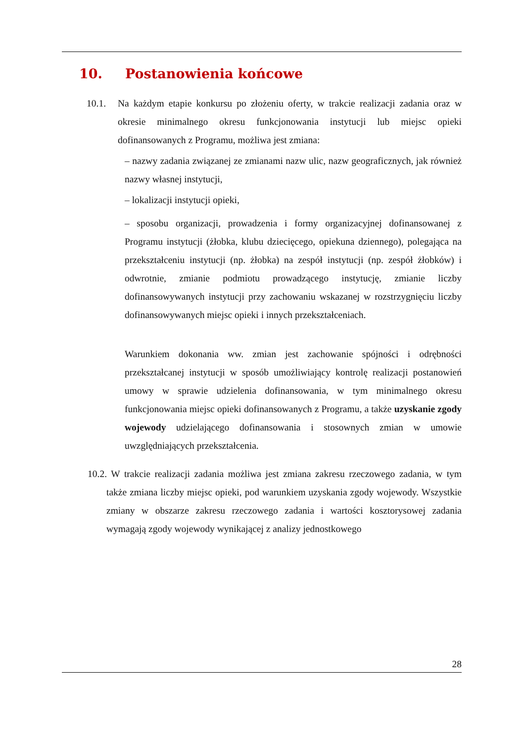10. Postanowienia końcowe
10.1. Na każdym etapie konkursu po złożeniu oferty, w trakcie realizacji zadania oraz w okresie minimalnego okresu funkcjonowania instytucji lub miejsc opieki dofinansowanych z Programu, możliwa jest zmiana:
– nazwy zadania związanej ze zmianami nazw ulic, nazw geograficznych, jak również nazwy własnej instytucji,
– lokalizacji instytucji opieki,
– sposobu organizacji, prowadzenia i formy organizacyjnej dofinansowanej z Programu instytucji (żłobka, klubu dziecięcego, opiekuna dziennego), polegająca na przekształceniu instytucji (np. żłobka) na zespół instytucji (np. zespół żłobków) i odwrotnie, zmianie podmiotu prowadzącego instytucję, zmianie liczby dofinansowywanych instytucji przy zachowaniu wskazanej w rozstrzygnięciu liczby dofinansowywanych miejsc opieki i innych przekształceniach.
Warunkiem dokonania ww. zmian jest zachowanie spójności i odrębności przekształcanej instytucji w sposób umożliwiający kontrolę realizacji postanowień umowy w sprawie udzielenia dofinansowania, w tym minimalnego okresu funkcjonowania miejsc opieki dofinansowanych z Programu, a także uzyskanie zgody wojewody udzielającego dofinansowania i stosownych zmian w umowie uwzględniających przekształcenia.
10.2. W trakcie realizacji zadania możliwa jest zmiana zakresu rzeczowego zadania, w tym także zmiana liczby miejsc opieki, pod warunkiem uzyskania zgody wojewody. Wszystkie zmiany w obszarze zakresu rzeczowego zadania i wartości kosztorysowej zadania wymagają zgody wojewody wynikającej z analizy jednostkowego
28